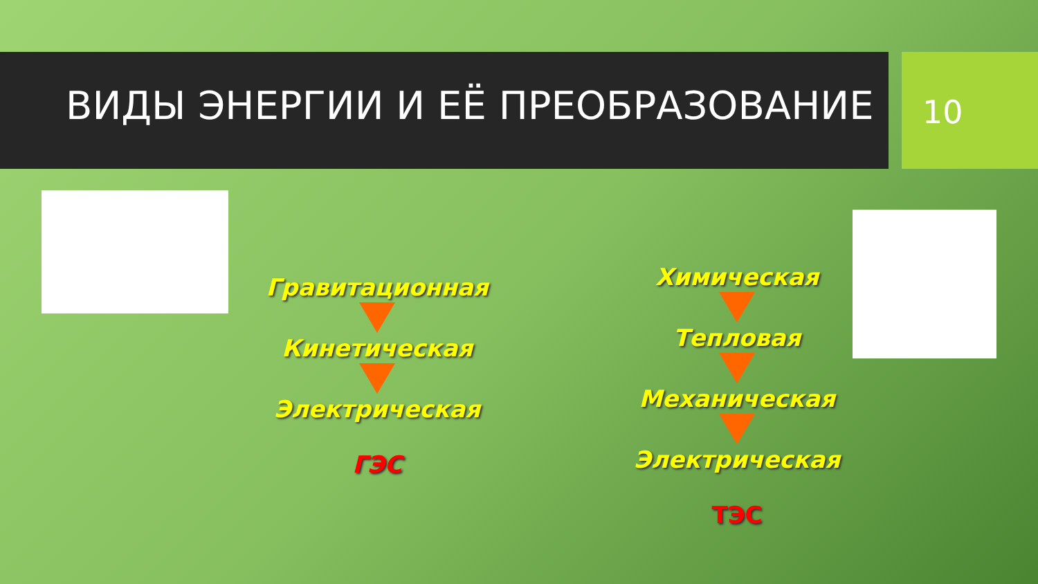ВИДЫ ЭНЕРГИИ И ЕЁ ПРЕОБРАЗОВАНИЕ
10
Гравитационная
Кинетическая
Электрическая
ГЭС
Химическая
Тепловая
Механическая
Электрическая
ТЭС